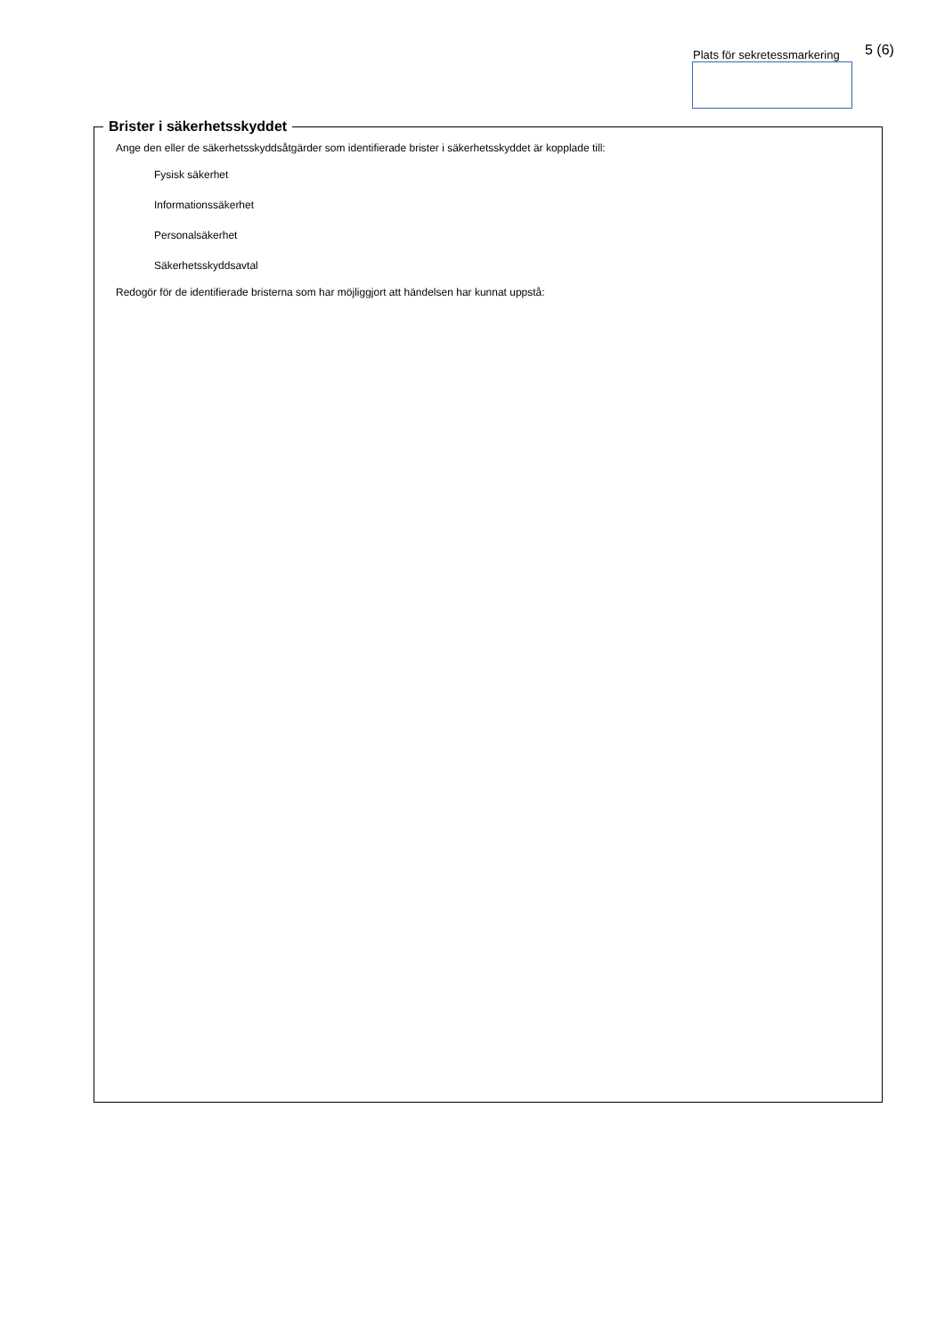Plats för sekretessmarkering 5 (6)
Brister i säkerhetsskyddet
Ange den eller de säkerhetsskyddsåtgärder som identifierade brister i säkerhetsskyddet är kopplade till:
Fysisk säkerhet
Informationssäkerhet
Personalsäkerhet
Säkerhetsskyddsavtal
Redogör för de identifierade bristerna som har möjliggjort att händelsen har kunnat uppstå: